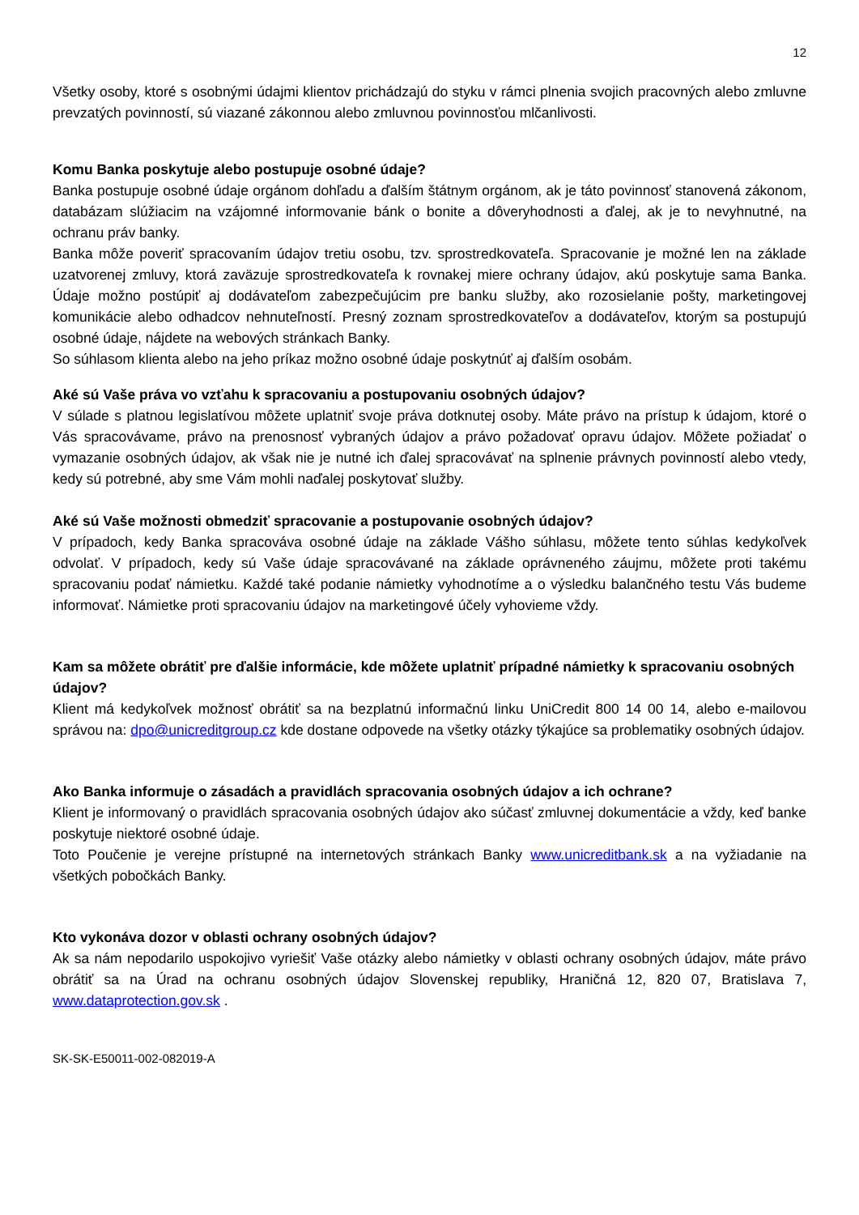12
Všetky osoby, ktoré s osobnými údajmi klientov prichádzajú do styku v rámci plnenia svojich pracovných alebo zmluvne prevzatých povinností, sú viazané zákonnou alebo zmluvnou povinnosťou mlčanlivosti.
Komu Banka poskytuje alebo postupuje osobné údaje?
Banka postupuje osobné údaje orgánom dohľadu a ďalším štátnym orgánom, ak je táto povinnosť stanovená zákonom, databázam slúžiacim na vzájomné informovanie bánk o bonite a dôveryhodnosti a ďalej, ak je to nevyhnutné, na ochranu práv banky.
Banka môže poveriť spracovaním údajov tretiu osobu, tzv. sprostredkovateľa. Spracovanie je možné len na základe uzatvorenej zmluvy, ktorá zaväzuje sprostredkovateľa k rovnakej miere ochrany údajov, akú poskytuje sama Banka. Údaje možno postúpiť aj dodávateľom zabezpečujúcim pre banku služby, ako rozosielanie pošty, marketingovej komunikácie alebo odhadcov nehnuteľností. Presný zoznam sprostredkovateľov a dodávateľov, ktorým sa postupujú osobné údaje, nájdete na webových stránkach Banky.
So súhlasom klienta alebo na jeho príkaz možno osobné údaje poskytnúť aj ďalším osobám.
Aké sú Vaše práva vo vzťahu k spracovaniu a postupovaniu osobných údajov?
V súlade s platnou legislatívou môžete uplatniť svoje práva dotknutej osoby. Máte právo na prístup k údajom, ktoré o Vás spracovávame, právo na prenosnosť vybraných údajov a právo požadovať opravu údajov. Môžete požiadať o vymazanie osobných údajov, ak však nie je nutné ich ďalej spracovávať na splnenie právnych povinností alebo vtedy, kedy sú potrebné, aby sme Vám mohli naďalej poskytovať služby.
Aké sú Vaše možnosti obmedziť spracovanie a postupovanie osobných údajov?
V prípadoch, kedy Banka spracováva osobné údaje na základe Vášho súhlasu, môžete tento súhlas kedykoľvek odvolať. V prípadoch, kedy sú Vaše údaje spracovávané na základe oprávneného záujmu, môžete proti takému spracovaniu podať námietku. Každé také podanie námietky vyhodnotíme a o výsledku balančného testu Vás budeme informovať. Námietke proti spracovaniu údajov na marketingové účely vyhovieme vždy.
Kam sa môžete obrátiť pre ďalšie informácie, kde môžete uplatniť prípadné námietky k spracovaniu osobných údajov?
Klient má kedykoľvek možnosť obrátiť sa na bezplatnú informačnú linku UniCredit 800 14 00 14, alebo e-mailovou správou na: dpo@unicreditgroup.cz kde dostane odpovede na všetky otázky týkajúce sa problematiky osobných údajov.
Ako Banka informuje o zásadách a pravidlách spracovania osobných údajov a ich ochrane?
Klient je informovaný o pravidlách spracovania osobných údajov ako súčasť zmluvnej dokumentácie a vždy, keď banke poskytuje niektoré osobné údaje.
Toto Poučenie je verejne prístupné na internetových stránkach Banky www.unicreditbank.sk a na vyžiadanie na všetkých pobočkách Banky.
Kto vykonáva dozor v oblasti ochrany osobných údajov?
Ak sa nám nepodarilo uspokojivo vyriešiť Vaše otázky alebo námietky v oblasti ochrany osobných údajov, máte právo obrátiť sa na Úrad na ochranu osobných údajov Slovenskej republiky, Hraničná 12, 820 07, Bratislava 7, www.dataprotection.gov.sk .
SK-SK-E50011-002-082019-A